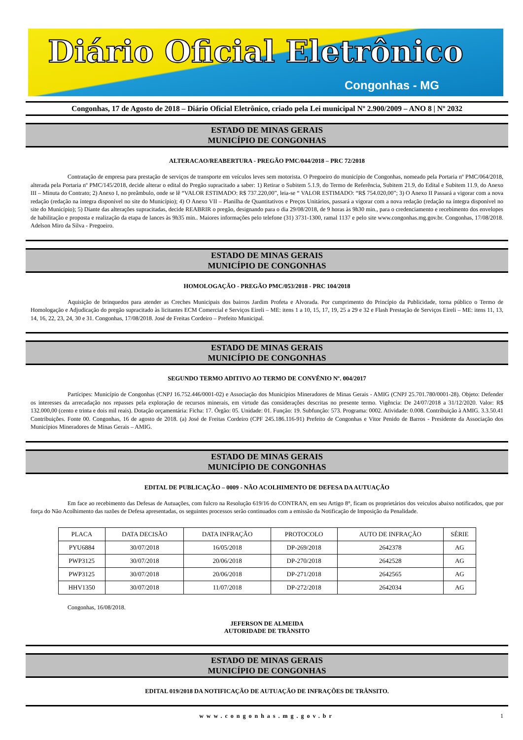Diário Oficial Eletrônico
Congonhas - MG
Congonhas, 17 de Agosto de 2018 – Diário Oficial Eletrônico, criado pela Lei municipal Nº 2.900/2009 – ANO 8 | Nº 2032
ESTADO DE MINAS GERAIS
MUNICÍPIO DE CONGONHAS
ALTERACAO/REABERTURA - PREGÃO PMC/044/2018 – PRC 72/2018
Contratação de empresa para prestação de serviços de transporte em veículos leves sem motorista. O Pregoeiro do município de Congonhas, nomeado pela Portaria nº PMC/064/2018, alterada pela Portaria nº PMC/145/2018, decide alterar o edital do Pregão supracitado a saber: 1) Retirar o Subitem 5.1.9, do Termo de Referência, Subitem 21.9, do Edital e Subitem 11.9, do Anexo III – Minuta do Contrato; 2) Anexo I, no preâmbulo, onde se lê “VALOR ESTIMADO: R$ 737.220,00”, leia-se “ VALOR ESTIMADO: “R$ 754.020,00”; 3) O Anexo II Passará a vigorar com a nova redação (redação na íntegra disponível no site do Município); 4) O Anexo VII – Planilha de Quantitativos e Preços Unitários, passará a vigorar com a nova redação (redação na íntegra disponível no site do Município); 5) Diante das alterações supracitadas, decide REABRIR o pregão, designando para o dia 29/08/2018, de 9 horas às 9h30 min., para o credenciamento e recebimento dos envelopes de habilitação e proposta e realização da etapa de lances às 9h35 min.. Maiores informações pelo telefone (31) 3731-1300, ramal 1137 e pelo site www.congonhas.mg.gov.br. Congonhas, 17/08/2018. Adelson Miro da Silva - Pregoeiro.
ESTADO DE MINAS GERAIS
MUNICÍPIO DE CONGONHAS
HOMOLOGAÇÃO - PREGÃO PMC/053/2018 - PRC 104/2018
Aquisição de brinquedos para atender as Creches Municipais dos bairros Jardim Profeta e Alvorada. Por cumprimento do Princípio da Publicidade, torna público o Termo de Homologação e Adjudicação do pregão supracitado às licitantes ECM Comercial e Serviços Eireli – ME: itens 1 a 10, 15, 17, 19, 25 a 29 e 32 e Flash Prestação de Serviços Eireli – ME: itens 11, 13, 14, 16, 22, 23, 24, 30 e 31. Congonhas, 17/08/2018. José de Freitas Cordeiro – Prefeito Municipal.
ESTADO DE MINAS GERAIS
MUNICÍPIO DE CONGONHAS
SEGUNDO TERMO ADITIVO AO TERMO DE CONVÊNIO Nº. 004/2017
Partícipes: Município de Congonhas (CNPJ 16.752.446/0001-02) e Associação dos Municípios Mineradores de Minas Gerais - AMIG (CNPJ 25.701.780/0001-28). Objeto: Defender os interesses da arrecadação nos repasses pela exploração de recursos minerais, em virtude das considerações descritas no presente termo. Vigência: De 24/07/2018 a 31/12/2020. Valor: R$ 132.000,00 (cento e trinta e dois mil reais). Dotação orçamentária: Ficha: 17. Órgão: 05. Unidade: 01. Função: 19. Subfunção: 573. Programa: 0002. Atividade: 0.008. Contribuição à AMIG. 3.3.50.41 Contribuições. Fonte 00. Congonhas, 16 de agosto de 2018. (a) José de Freitas Cordeiro (CPF 245.186.116-91) Prefeito de Congonhas e Vitor Penido de Barros - Presidente da Associação dos Municípios Mineradores de Minas Gerais – AMIG.
ESTADO DE MINAS GERAIS
MUNICÍPIO DE CONGONHAS
EDITAL DE PUBLICAÇÃO – 0009 - NÃO ACOLHIMENTO DE DEFESA DA AUTUAÇÃO
Em face ao recebimento das Defesas de Autuações, com fulcro na Resolução 619/16 do CONTRAN, em seu Artigo 8°, ficam os proprietários dos veiculos abaixo notificados, que por força do Não Acolhimento das razões de Defesa apresentadas, os seguintes processos serão continuados com a emissão da Notificação de Imposição da Penalidade.
| PLACA | DATA DECISÃO | DATA INFRAÇÃO | PROTOCOLO | AUTO DE INFRAÇÃO | SÉRIE |
| PYU6884 | 30/07/2018 | 16/05/2018 | DP-269/2018 | 2642378 | AG |
| PWP3125 | 30/07/2018 | 20/06/2018 | DP-270/2018 | 2642528 | AG |
| PWP3125 | 30/07/2018 | 20/06/2018 | DP-271/2018 | 2642565 | AG |
| HHV1350 | 30/07/2018 | 11/07/2018 | DP-272/2018 | 2642034 | AG |
Congonhas, 16/08/2018.
JEFERSON DE ALMEIDA
AUTORIDADE DE TRÂNSITO
ESTADO DE MINAS GERAIS
MUNICÍPIO DE CONGONHAS
EDITAL 019/2018 DA NOTIFICAÇÃO DE AUTUAÇÃO DE INFRAÇÕES DE TRÂNSITO.
www.congonhas.mg.gov.br 1